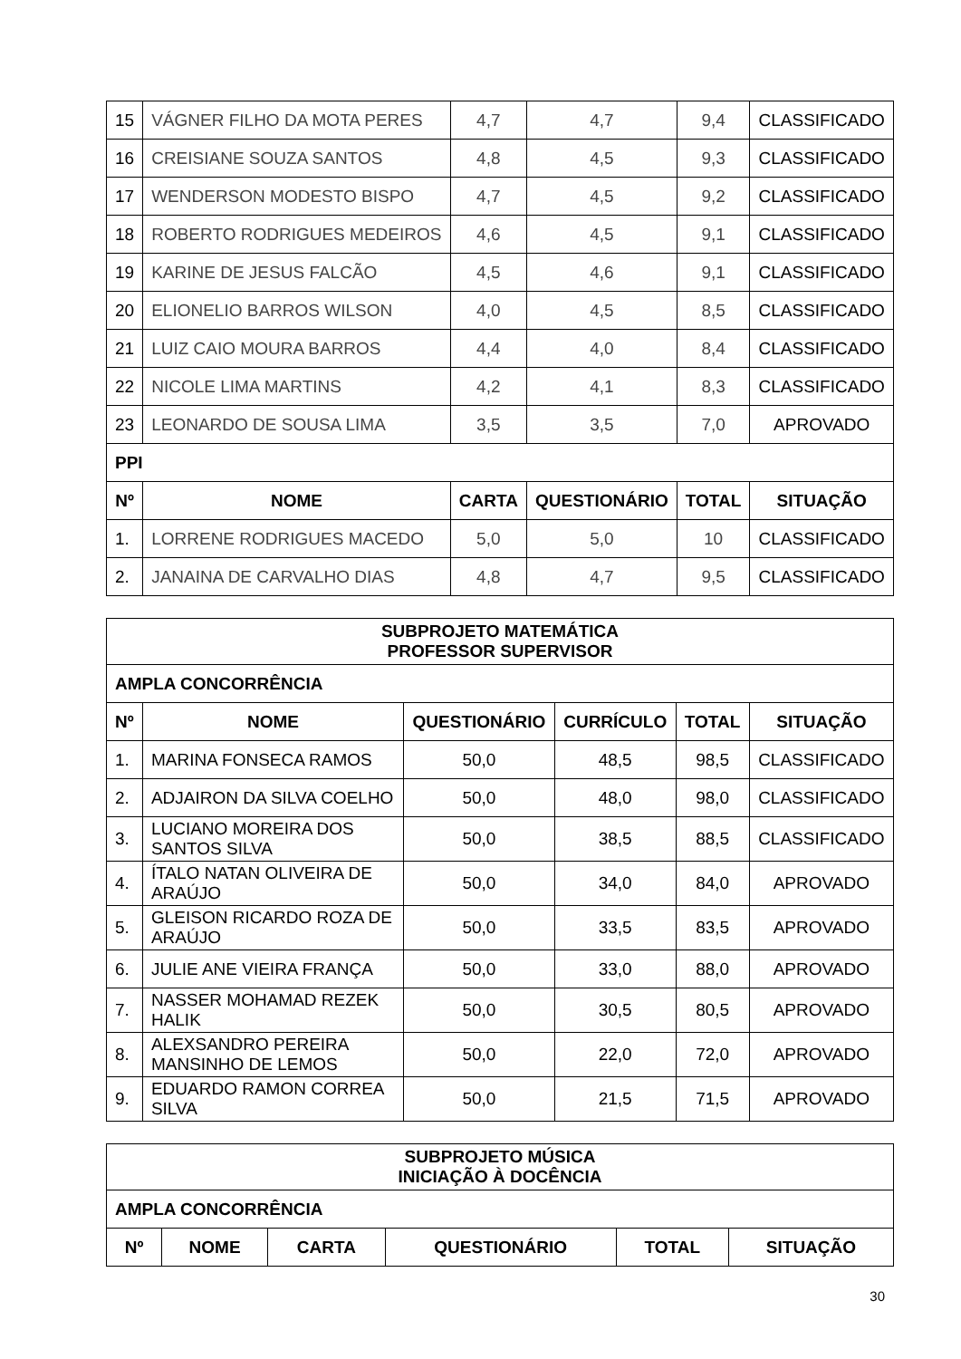| 15 | VÁGNER FILHO DA MOTA PERES | 4,7 | 4,7 | 9,4 | CLASSIFICADO |
| 16 | CREISIANE SOUZA SANTOS | 4,8 | 4,5 | 9,3 | CLASSIFICADO |
| 17 | WENDERSON MODESTO BISPO | 4,7 | 4,5 | 9,2 | CLASSIFICADO |
| 18 | ROBERTO RODRIGUES MEDEIROS | 4,6 | 4,5 | 9,1 | CLASSIFICADO |
| 19 | KARINE DE JESUS FALCÃO | 4,5 | 4,6 | 9,1 | CLASSIFICADO |
| 20 | ELIONELIO BARROS WILSON | 4,0 | 4,5 | 8,5 | CLASSIFICADO |
| 21 | LUIZ CAIO MOURA BARROS | 4,4 | 4,0 | 8,4 | CLASSIFICADO |
| 22 | NICOLE LIMA MARTINS | 4,2 | 4,1 | 8,3 | CLASSIFICADO |
| 23 | LEONARDO DE SOUSA LIMA | 3,5 | 3,5 | 7,0 | APROVADO |
| PPI | | | | | |
| Nº | NOME | CARTA | QUESTIONÁRIO | TOTAL | SITUAÇÃO |
| 1. | LORRENE RODRIGUES MACEDO | 5,0 | 5,0 | 10 | CLASSIFICADO |
| 2. | JANAINA DE CARVALHO DIAS | 4,8 | 4,7 | 9,5 | CLASSIFICADO |
| SUBPROJETO MATEMÁTICA PROFESSOR SUPERVISOR | | | | | |
| AMPLA CONCORRÊNCIA | | | | | |
| Nº | NOME | QUESTIONÁRIO | CURRÍCULO | TOTAL | SITUAÇÃO |
| 1. | MARINA FONSECA RAMOS | 50,0 | 48,5 | 98,5 | CLASSIFICADO |
| 2. | ADJAIRON DA SILVA COELHO | 50,0 | 48,0 | 98,0 | CLASSIFICADO |
| 3. | LUCIANO MOREIRA DOS SANTOS SILVA | 50,0 | 38,5 | 88,5 | CLASSIFICADO |
| 4. | ÍTALO NATAN OLIVEIRA DE ARAÚJO | 50,0 | 34,0 | 84,0 | APROVADO |
| 5. | GLEISON RICARDO ROZA DE ARAÚJO | 50,0 | 33,5 | 83,5 | APROVADO |
| 6. | JULIE ANE VIEIRA FRANÇA | 50,0 | 33,0 | 88,0 | APROVADO |
| 7. | NASSER MOHAMAD REZEK HALIK | 50,0 | 30,5 | 80,5 | APROVADO |
| 8. | ALEXSANDRO PEREIRA MANSINHO DE LEMOS | 50,0 | 22,0 | 72,0 | APROVADO |
| 9. | EDUARDO RAMON CORREA SILVA | 50,0 | 21,5 | 71,5 | APROVADO |
| SUBPROJETO MÚSICA INICIAÇÃO À DOCÊNCIA | | | | | |
| AMPLA CONCORRÊNCIA | | | | | |
| Nº | NOME | CARTA | QUESTIONÁRIO | TOTAL | SITUAÇÃO |
30